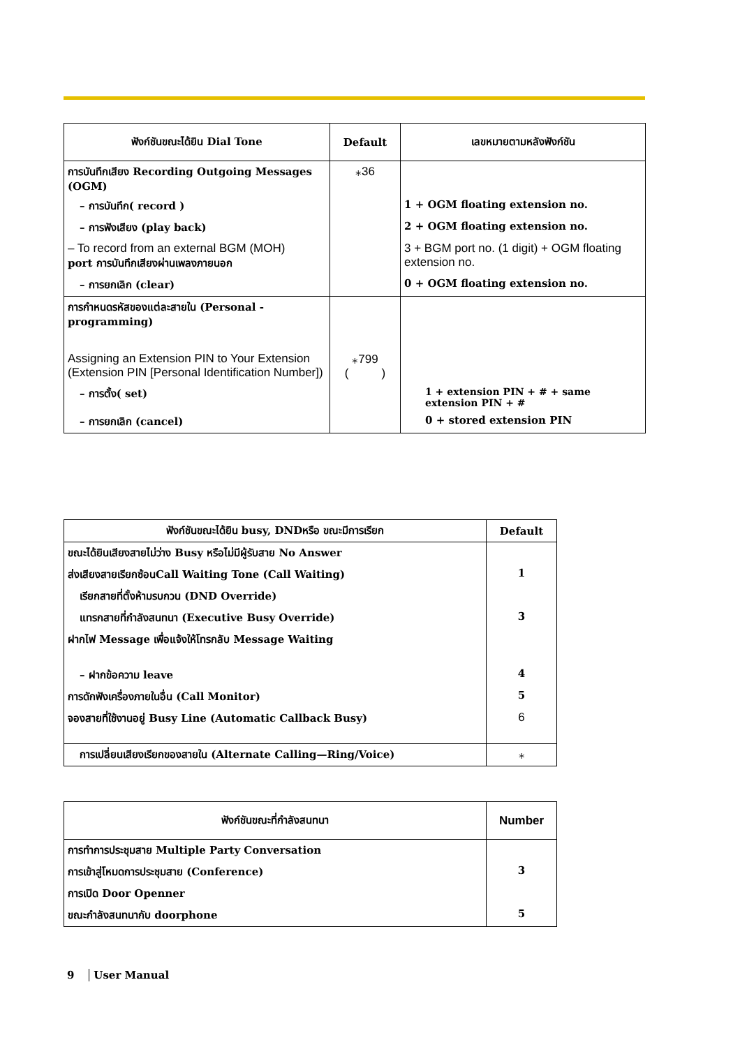| ฟังก์ชันขณะได้ยิน Dial Tone | Default | เลขหมายตามหลังฟังก์ชัน |
| --- | --- | --- |
| การบันทึกเสียง Recording Outgoing Messages (OGM) | ⁎36 | |
| – การบันทึก( record ) | | 1 + OGM floating extension no. |
| – การฟังเสียง (play back) | | 2 + OGM floating extension no. |
| – To record from an external BGM (MOH) port การบันทึกเสียงผ่านเพลงภายนอก | | 3 + BGM port no. (1 digit) + OGM floating extension no. |
| – การยกเลิก (clear) | | 0 + OGM floating extension no. |
| การกำหนดรหัสของแต่ละสายใน (Personal -programming) | | |
| Assigning an Extension PIN to Your Extension (Extension PIN [Personal Identification Number]) | ⁎799 ( ) | |
| – การตั้ง( set) | | 1 + extension PIN + # + same extension PIN + # |
| – การยกเลิก (cancel) | | 0 + stored extension PIN |
| ฟังก์ชันขณะได้ยิน busy, DNDหรือ ขณะมีการเรียก | Default |
| --- | --- |
| ขณะได้ยินเสียงสายไม่ว่าง Busy หรือไม่มีผู้รับสาย No Answer | |
| ส่งเสียงสายเรียกซ้อนCall Waiting Tone (Call Waiting) | 1 |
| เรียกสายที่ตั้งห้ามรบกวน (DND Override) | |
| แทรกสายที่กำลังสนทนา (Executive Busy Override) | 3 |
| ฝากไฟ Message เพื่อแจ้งให้โทรกลับ Message Waiting | |
| – ฝากข้อความ leave | 4 |
| การดักฟังเครื่องภายในอื่น (Call Monitor) | 5 |
| จองสายที่ใช้งานอยู่ Busy Line (Automatic Callback Busy) | 6 |
| การเปลี่ยนเสียงเรียกของสายใน (Alternate Calling—Ring/Voice) | ⁎ |
| ฟังก์ชันขณะที่กำลังสนทนา | Number |
| --- | --- |
| การทำการประชุมสาย Multiple Party Conversation | |
| การเข้าสู่โหมดการประชุมสาย (Conference) | 3 |
| การเปิด Door Openner | |
| ขณะกำลังสนทนากับ doorphone | 5 |
9 User Manual